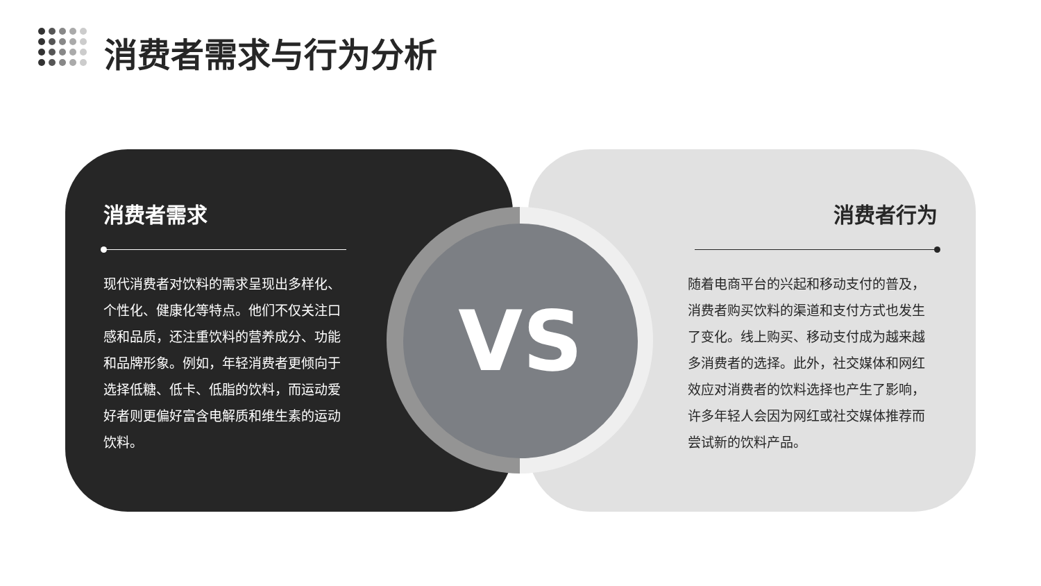消费者需求与行为分析
消费者需求
现代消费者对饮料的需求呈现出多样化、个性化、健康化等特点。他们不仅关注口感和品质，还注重饮料的营养成分、功能和品牌形象。例如，年轻消费者更倾向于选择低糖、低卡、低脂的饮料，而运动爱好者则更偏好富含电解质和维生素的运动饮料。
消费者行为
随着电商平台的兴起和移动支付的普及，消费者购买饮料的渠道和支付方式也发生了变化。线上购买、移动支付成为越来越多消费者的选择。此外，社交媒体和网红效应对消费者的饮料选择也产生了影响，许多年轻人会因为网红或社交媒体推荐而尝试新的饮料产品。
VS